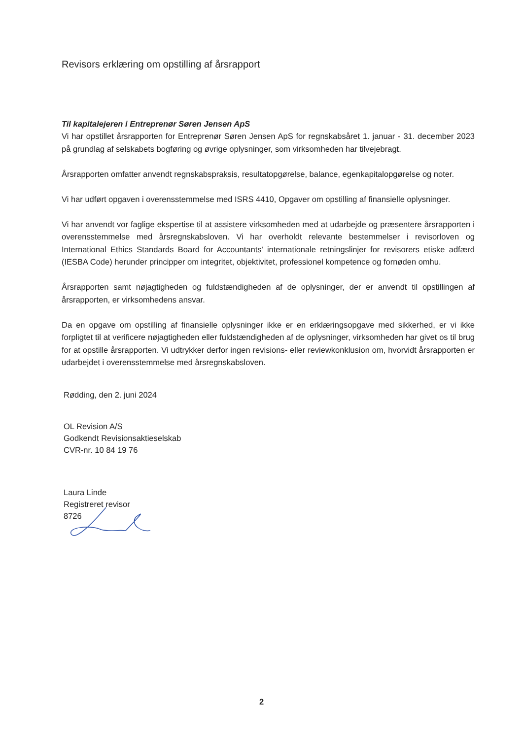Revisors erklæring om opstilling af årsrapport
Til kapitalejeren i Entreprenør Søren Jensen ApS
Vi har opstillet årsrapporten for Entreprenør Søren Jensen ApS for regnskabsåret 1. januar - 31. december 2023 på grundlag af selskabets bogføring og øvrige oplysninger, som virksomheden har tilvejebragt.
Årsrapporten omfatter anvendt regnskabspraksis, resultatopgørelse, balance, egenkapitalopgørelse og noter.
Vi har udført opgaven i overensstemmelse med ISRS 4410, Opgaver om opstilling af finansielle oplysninger.
Vi har anvendt vor faglige ekspertise til at assistere virksomheden med at udarbejde og præsentere årsrapporten i overensstemmelse med årsregnskabsloven. Vi har overholdt relevante bestemmelser i revisorloven og International Ethics Standards Board for Accountants' internationale retningslinjer for revisorers etiske adfærd (IESBA Code) herunder principper om integritet, objektivitet, professionel kompetence og fornøden omhu.
Årsrapporten samt nøjagtigheden og fuldstændigheden af de oplysninger, der er anvendt til opstillingen af årsrapporten, er virksomhedens ansvar.
Da en opgave om opstilling af finansielle oplysninger ikke er en erklæringsopgave med sikkerhed, er vi ikke forpligtet til at verificere nøjagtigheden eller fuldstændigheden af de oplysninger, virksomheden har givet os til brug for at opstille årsrapporten. Vi udtrykker derfor ingen revisions- eller reviewkonklusion om, hvorvidt årsrapporten er udarbejdet i overensstemmelse med årsregnskabsloven.
Rødding, den 2. juni 2024
OL Revision A/S
Godkendt Revisionsaktieselskab
CVR-nr. 10 84 19 76
Laura Linde
Registreret revisor
8726
2